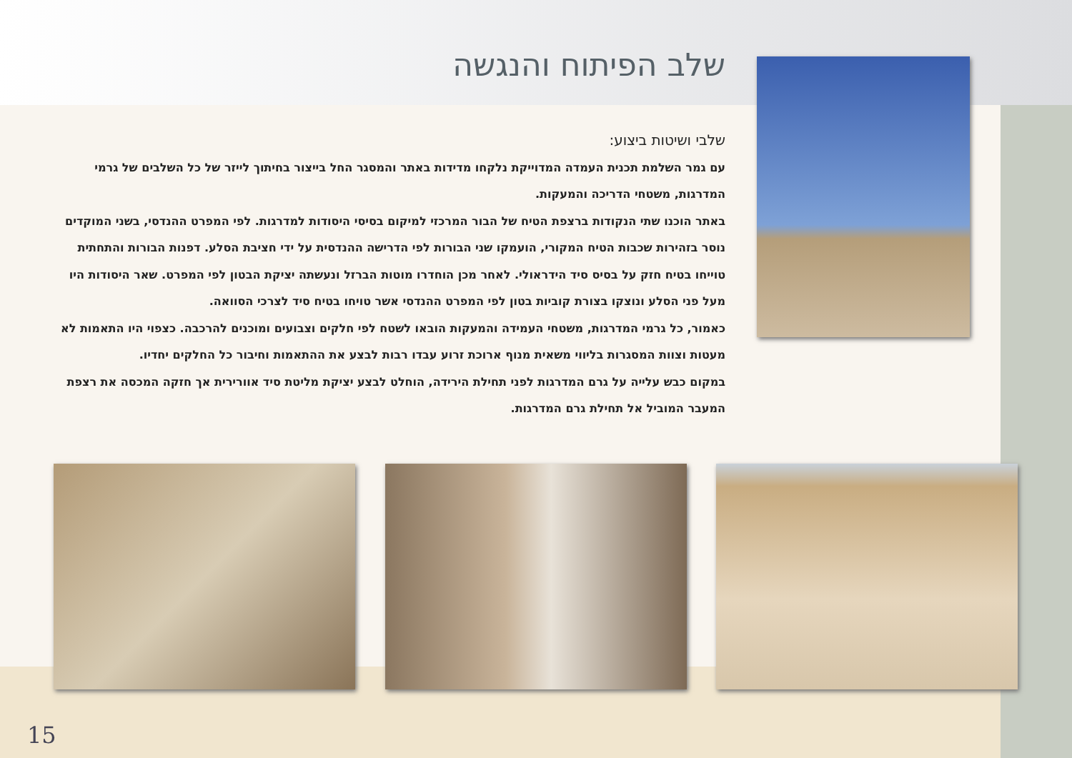שלב הפיתוח והנגשה
שלבי ושיטות ביצוע:
עם גמר השלמת תכנית העמדה המדוייקת נלקחו מדידות באתר והמסגר החל בייצור בחיתוך לייזר של כל השלבים של גרמי המדרגות, משטחי הדריכה והמעקות.
באתר הוכנו שתי הנקודות ברצפת הטיח של הבור המרכזי למיקום בסיסי היסודות למדרגות. לפי המפרט ההנדסי, בשני המוקדים נוסר בזהירות שכבות הטיח המקורי, הועמקו שני הבורות לפי הדרישה ההנדסית על ידי חציבת הסלע. דפנות הבורות והתחתית טוייחו בטיח חזק על בסיס סיד הידראולי. לאחר מכן הוחדרו מוטות הברזל ונעשתה יציקת הבטון לפי המפרט. שאר היסודות היו מעל פני הסלע ונוצקו בצורת קוביות בטון לפי המפרט ההנדסי אשר טויחו בטיח סיד לצרכי הסוואה.
כאמור, כל גרמי המדרגות, משטחי העמידה והמעקות הובאו לשטח לפי חלקים וצבועים ומוכנים להרכבה. כצפוי היו התאמות לא מעטות וצוות המסגרות בליווי משאית מנוף ארוכת זרוע עבדו רבות לבצע את ההתאמות וחיבור כל החלקים יחדיו.
במקום כבש עלייה על גרם המדרגות לפני תחילת הירידה, הוחלט לבצע יציקת מליטת סיד אוורירית אך חזקה המכסה את רצפת המעבר המוביל אל תחילת גרם המדרגות.
15